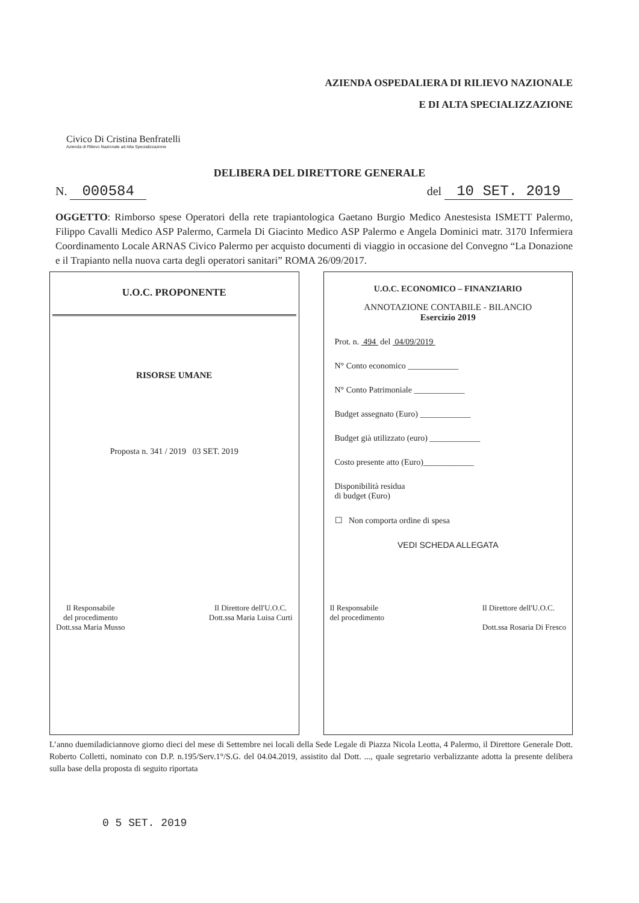AZIENDA OSPEDALIERA DI RILIEVO NAZIONALE
E DI ALTA SPECIALIZZAZIONE
Civico Di Cristina Benfratelli
Azienda di Rilievo Nazionale ad Alta Specializzazione
DELIBERA DEL DIRETTORE GENERALE
N. 000584 del 10 SET. 2019
OGGETTO: Rimborso spese Operatori della rete trapiantologica Gaetano Burgio Medico Anestesista ISMETT Palermo, Filippo Cavalli Medico ASP Palermo, Carmela Di Giacinto Medico ASP Palermo e Angela Dominici matr. 3170 Infermiera Coordinamento Locale ARNAS Civico Palermo per acquisto documenti di viaggio in occasione del Convegno “La Donazione e il Trapianto nella nuova carta degli operatori sanitari” ROMA 26/09/2017.
U.O.C. PROPONENTE
RISORSE UMANE
Proposta n. 341 / 2019 03 SET. 2019
Il Responsabile
del procedimento
Dott.ssa Maria Musso
Il Direttore dell'U.O.C.
Dott.ssa Maria Luisa Curti
U.O.C. ECONOMICO – FINANZIARIO
ANNOTAZIONE CONTABILE - BILANCIO
Esercizio 2019
Prot. n. 494 del 04/09/2019
N° Conto economico ____________
N° Conto Patrimoniale ____________
Budget assegnato (Euro) ____________
Budget già utilizzato (euro) ____________
Costo presente atto (Euro)____________
Disponibilità residua
di budget (Euro)
☐ Non comporta ordine di spesa
VEDI SCHEDA ALLEGATA
Il Responsabile
del procedimento
Il Direttore dell'U.O.C.
Dott.ssa Rosaria Di Fresco
L’anno duemiladiciannove giorno dieci del mese di Settembre nei locali della Sede Legale di Piazza Nicola Leotta, 4 Palermo, il Direttore Generale Dott. Roberto Colletti, nominato con D.P. n.195/Serv.1°/S.G. del 04.04.2019, assistito dal Dott. ..., quale segretario verbalizzante adotta la presente delibera sulla base della proposta di seguito riportata
0 5 SET. 2019